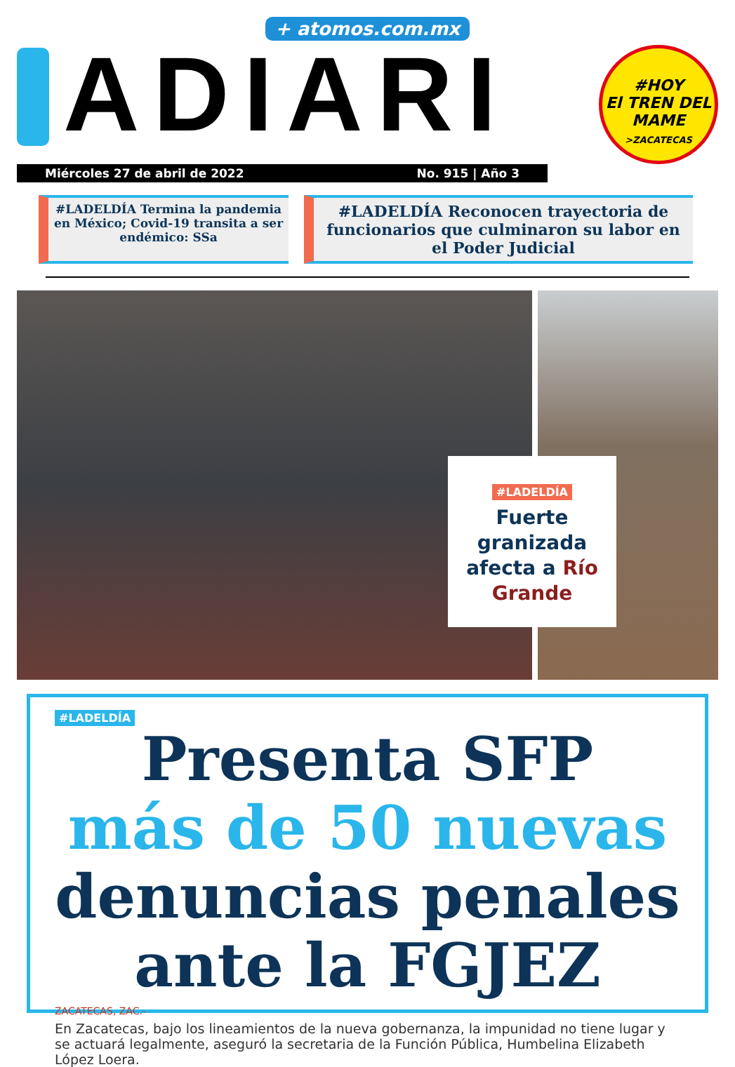+ atomos.com.mx
ADIARI
#HOY
El TREN DEL MAME
>ZACATECAS
Miércoles 27 de abril de 2022 No. 915 | Año 3
#LADELDÍA Termina la pandemia en México; Covid-19 transita a ser endémico: SSa
#LADELDÍA Reconocen trayectoria de funcionarios que culminaron su labor en el Poder Judicial
#LADELDÍA
Fuerte granizada afecta a Río Grande
#LADELDÍA
Presenta SFP
más de 50 nuevas
denuncias penales
ante la FGJEZ
ZACATECAS, ZAC.-
En Zacatecas, bajo los lineamientos de la nueva gobernanza, la impunidad no tiene lugar y se actuará legalmente, aseguró la secretaria de la Función Pública, Humbelina Elizabeth López Loera.